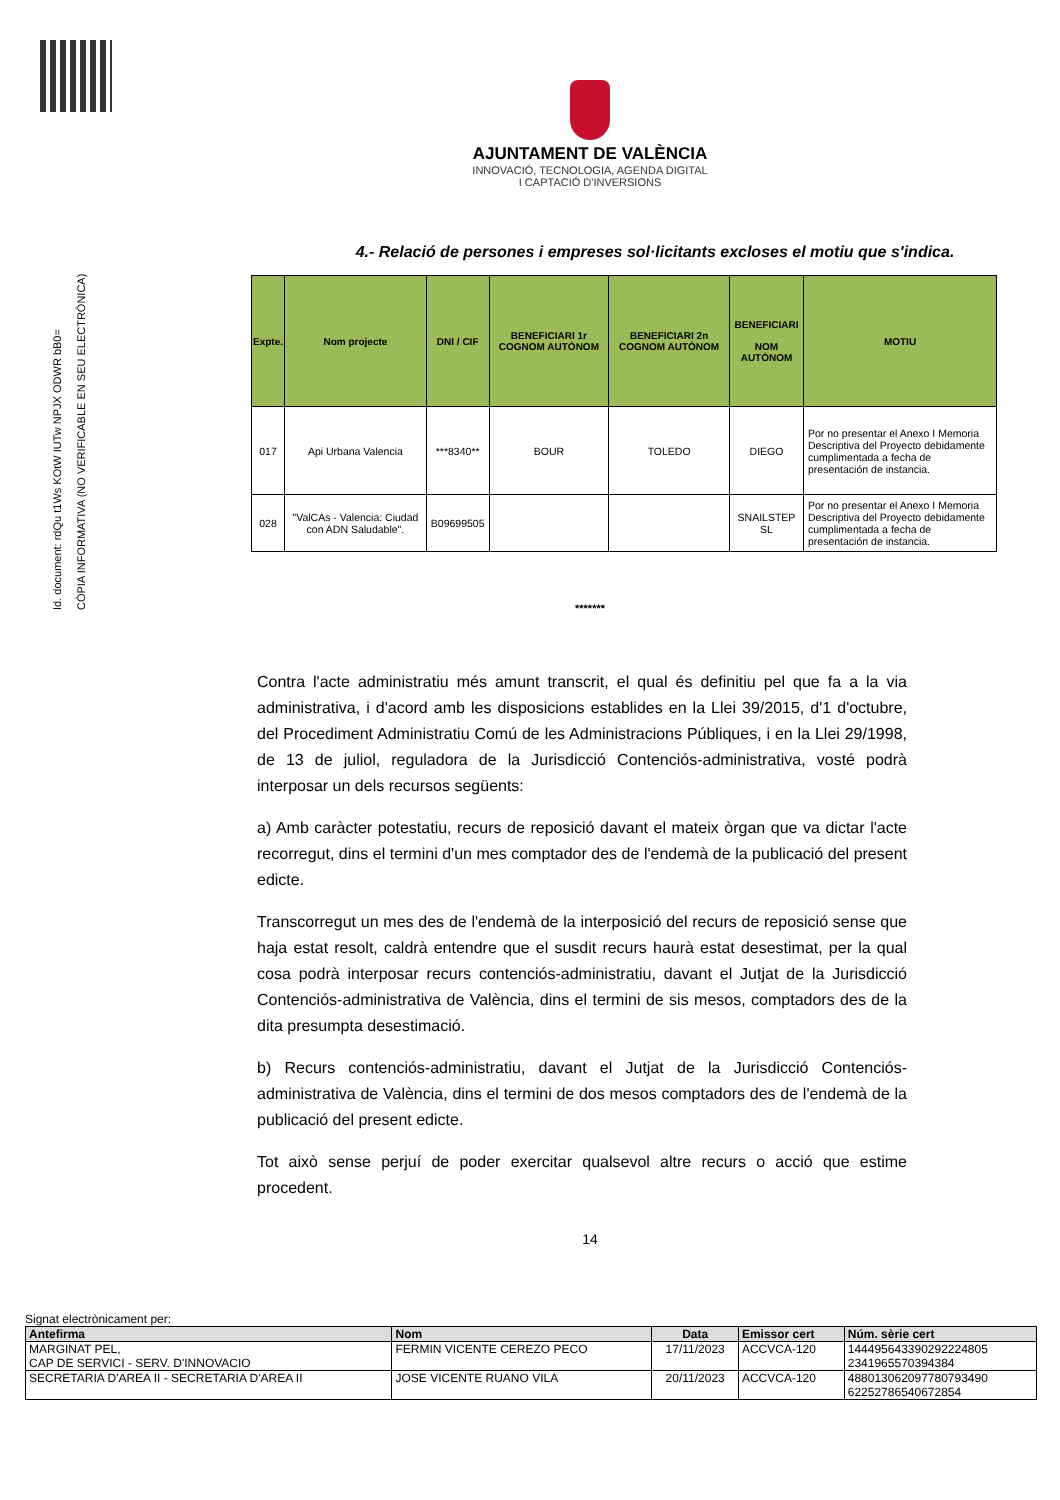Id. document: rdQu t1Ws KOtW IUTw NPJX ODWR bB0=
CÒPIA INFORMATIVA (NO VERIFICABLE EN SEU ELECTRÒNICA)
AJUNTAMENT DE VALÈNCIA
INNOVACIÓ, TECNOLOGIA, AGENDA DIGITAL
I CAPTACIÓ D'INVERSIONS
4.- Relació de persones i empreses sol·licitants excloses el motiu que s'indica.
| Expte. | Nom projecte | DNI / CIF | BENEFICIARI 1r COGNOM AUTÒNOM | BENEFICIARI 2n COGNOM AUTÒNOM | BENEFICIARI NOM AUTÒNOM | MOTIU |
| --- | --- | --- | --- | --- | --- | --- |
| 017 | Api Urbana Valencia | ***8340** | BOUR | TOLEDO | DIEGO | Por no presentar el Anexo I Memoria Descriptiva del Proyecto debidamente cumplimentada a fecha de presentación de instancia. |
| 028 | "ValCAs - Valencia: Ciudad con ADN Saludable". | B09699505 | | | SNAILSTEP SL | Por no presentar el Anexo I Memoria Descriptiva del Proyecto debidamente cumplimentada a fecha de presentación de instancia. |
*******
Contra l'acte administratiu més amunt transcrit, el qual és definitiu pel que fa a la via administrativa, i d'acord amb les disposicions establides en la Llei 39/2015, d'1 d'octubre, del Procediment Administratiu Comú de les Administracions Públiques, i en la Llei 29/1998, de 13 de juliol, reguladora de la Jurisdicció Contenciós-administrativa, vosté podrà interposar un dels recursos següents:
a) Amb caràcter potestatiu, recurs de reposició davant el mateix òrgan que va dictar l'acte recorregut, dins el termini d'un mes comptador des de l'endemà de la publicació del present edicte.
Transcorregut un mes des de l'endemà de la interposició del recurs de reposició sense que haja estat resolt, caldrà entendre que el susdit recurs haurà estat desestimat, per la qual cosa podrà interposar recurs contenciós-administratiu, davant el Jutjat de la Jurisdicció Contenciós-administrativa de València, dins el termini de sis mesos, comptadors des de la dita presumpta desestimació.
b) Recurs contenciós-administratiu, davant el Jutjat de la Jurisdicció Contenciós-administrativa de València, dins el termini de dos mesos comptadors des de l'endemà de la publicació del present edicte.
Tot això sense perjuí de poder exercitar qualsevol altre recurs o acció que estime procedent.
14
Signat electrònicament per:
| Antefirma | Nom | Data | Emissor cert | Núm. sèrie cert |
| --- | --- | --- | --- | --- |
| MARGINAT PEL, CAP DE SERVICI - SERV. D'INNOVACIO | FERMIN VICENTE CEREZO PECO | 17/11/2023 | ACCVCA-120 | 144495643390292224805 2341965570394384 |
| SECRETARIA D'AREA II - SECRETARIA D'AREA II | JOSE VICENTE RUANO VILA | 20/11/2023 | ACCVCA-120 | 488013062097780793490 62252786540672854 |